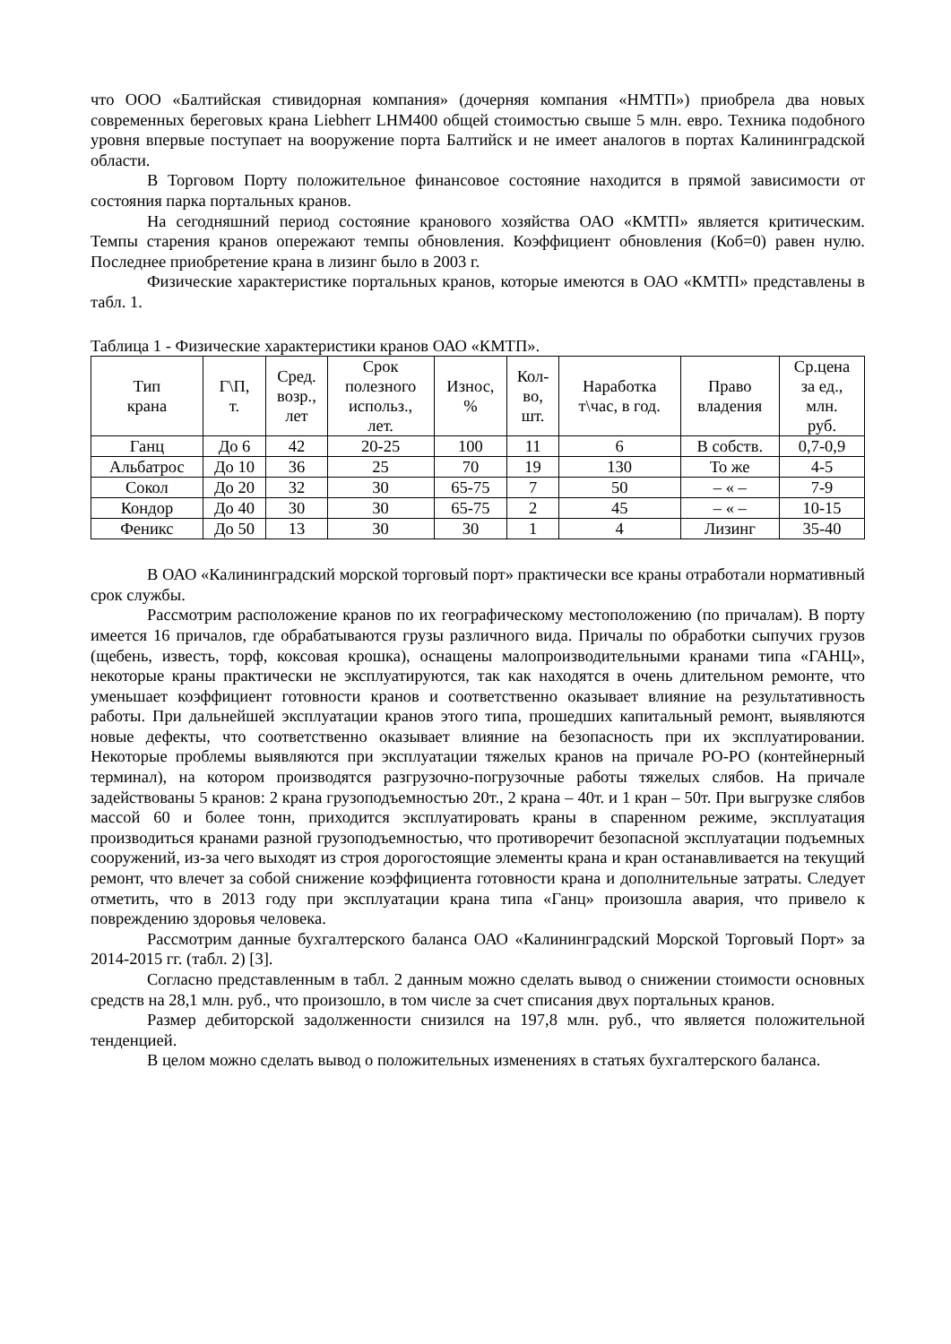что ООО «Балтийская стивидорная компания» (дочерняя компания «НМТП») приобрела два новых современных береговых крана Liebherr LHM400 общей стоимостью свыше 5 млн. евро. Техника подобного уровня впервые поступает на вооружение порта Балтийск и не имеет аналогов в портах Калининградской области.
В Торговом Порту положительное финансовое состояние находится в прямой зависимости от состояния парка портальных кранов.
На сегодняшний период состояние кранового хозяйства ОАО «КМТП» является критическим. Темпы старения кранов опережают темпы обновления. Коэффициент обновления (Коб=0) равен нулю. Последнее приобретение крана в лизинг было в 2003 г.
Физические характеристике портальных кранов, которые имеются в ОАО «КМТП» представлены в табл. 1.
Таблица 1 - Физические характеристики кранов ОАО «КМТП».
| Тип крана | Г\П, т. | Сред. возр., лет | Срок полезного использ., лет. | Износ, % | Кол- во, шт. | Наработка т\час, в год. | Право владения | Ср.цена за ед., млн. руб. |
| --- | --- | --- | --- | --- | --- | --- | --- | --- |
| Ганц | До 6 | 42 | 20-25 | 100 | 11 | 6 | В собств. | 0,7-0,9 |
| Альбатрос | До 10 | 36 | 25 | 70 | 19 | 130 | То же | 4-5 |
| Сокол | До 20 | 32 | 30 | 65-75 | 7 | 50 | – « – | 7-9 |
| Кондор | До 40 | 30 | 30 | 65-75 | 2 | 45 | – « – | 10-15 |
| Феникс | До 50 | 13 | 30 | 30 | 1 | 4 | Лизинг | 35-40 |
В ОАО «Калининградский морской торговый порт» практически все краны отработали нормативный срок службы.
Рассмотрим расположение кранов по их географическому местоположению (по причалам). В порту имеется 16 причалов, где обрабатываются грузы различного вида. Причалы по обработки сыпучих грузов (щебень, известь, торф, коксовая крошка), оснащены малопроизводительными кранами типа «ГАНЦ», некоторые краны практически не эксплуатируются, так как находятся в очень длительном ремонте, что уменьшает коэффициент готовности кранов и соответственно оказывает влияние на результативность работы. При дальнейшей эксплуатации кранов этого типа, прошедших капитальный ремонт, выявляются новые дефекты, что соответственно оказывает влияние на безопасность при их эксплуатировании. Некоторые проблемы выявляются при эксплуатации тяжелых кранов на причале РО-РО (контейнерный терминал), на котором производятся разгрузочно-погрузочные работы тяжелых слябов. На причале задействованы 5 кранов: 2 крана грузоподъемностью 20т., 2 крана – 40т. и 1 кран – 50т. При выгрузке слябов массой 60 и более тонн, приходится эксплуатировать краны в спаренном режиме, эксплуатация производиться кранами разной грузоподъемностью, что противоречит безопасной эксплуатации подъемных сооружений, из-за чего выходят из строя дорогостоящие элементы крана и кран останавливается на текущий ремонт, что влечет за собой снижение коэффициента готовности крана и дополнительные затраты. Следует отметить, что в 2013 году при эксплуатации крана типа «Ганц» произошла авария, что привело к повреждению здоровья человека.
Рассмотрим данные бухгалтерского баланса ОАО «Калининградский Морской Торговый Порт» за 2014-2015 гг. (табл. 2) [3].
Согласно представленным в табл. 2 данным можно сделать вывод о снижении стоимости основных средств на 28,1 млн. руб., что произошло, в том числе за счет списания двух портальных кранов.
Размер дебиторской задолженности снизился на 197,8 млн. руб., что является положительной тенденцией.
В целом можно сделать вывод о положительных изменениях в статьях бухгалтерского баланса.